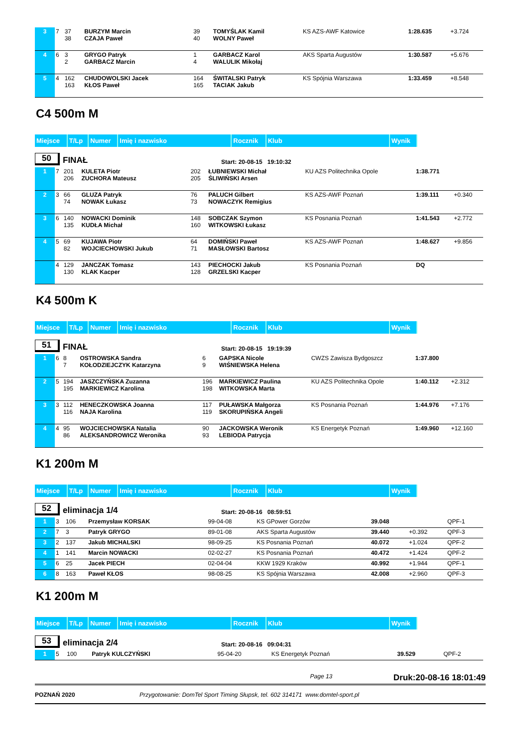| 3 | 7 | 37 38 | BURZYM Marcin CZAJA Paweł | 39 40 | TOMYŚLAK Kamil WOLNY Paweł | KS AZS-AWF Katowice | 1:28.635 | +3.724 |
| 4 | 6 | 3 2 | GRYGO Patryk GARBACZ Marcin | 1 4 | GARBACZ Karol WALULIK Mikołaj | AKS Sparta Augustów | 1:30.587 | +5.676 |
| 5 | 4 | 162 163 | CHUDOWOLSKI Jacek KŁOS Paweł | 164 165 | ŚWITALSKI Patryk TACIAK Jakub | KS Spójnia Warszawa | 1:33.459 | +8.548 |
C4 500m M
| Miejsce | T/Lp | Numer | Imię i nazwisko | Rocznik | Klub | Wynik |
50 FINAŁ Start: 20-08-15 19:10:32
| 1 | 7 | 201 206 | KULETA Piotr ZUCHORA Mateusz | 202 205 | ŁUBNIEWSKI Michał ŚLIWIŃSKI Arsen | KU AZS Politechnika Opole | 1:38.771 | |
| 2 | 3 | 66 74 | GLUZA Patryk NOWAK Łukasz | 76 73 | PALUCH Gilbert NOWACZYK Remigius | KS AZS-AWF Poznań | 1:39.111 | +0.340 |
| 3 | 6 | 140 135 | NOWACKI Dominik KUDŁA Michał | 148 160 | SOBCZAK Szymon WITKOWSKI Łukasz | KS Posnania Poznań | 1:41.543 | +2.772 |
| 4 | 5 | 69 82 | KUJAWA Piotr WOJCIECHOWSKI Jukub | 64 71 | DOMIŃSKI Paweł MASŁOWSKI Bartosz | KS AZS-AWF Poznań | 1:48.627 | +9.856 |
| | 4 | 129 130 | JANCZAK Tomasz KLAK Kacper | 143 128 | PIECHOCKI Jakub GRZELSKI Kacper | KS Posnania Poznań | DQ | |
K4 500m K
| Miejsce | T/Lp | Numer | Imię i nazwisko | Rocznik | Klub | Wynik |
51 FINAŁ Start: 20-08-15 19:19:39
| 1 | 6 | 8 7 | OSTROWSKA Sandra KOŁODZIEJCZYK Katarzyna | 6 9 | GAPSKA Nicole WIŚNIEWSKA Helena | CWZS Zawisza Bydgoszcz | 1:37.800 | |
| 2 | 5 | 194 195 | JASZCZYŃSKA Zuzanna MARKIEWICZ Karolina | 196 198 | MARKIEWICZ Paulina WITKOWSKA Marta | KU AZS Politechnika Opole | 1:40.112 | +2.312 |
| 3 | 3 | 112 116 | HENECZKOWSKA Joanna NAJA Karolina | 117 119 | PUŁAWSKA Małgorza SKORUPIŃSKA Angeli | KS Posnania Poznań | 1:44.976 | +7.176 |
| 4 | 4 | 95 86 | WOJCIECHOWSKA Natalia ALEKSANDROWICZ Weronika | 90 93 | JACKOWSKA Weronik LEBIODA Patrycja | KS Energetyk Poznań | 1:49.960 | +12.160 |
K1 200m M
| Miejsce | T/Lp | Numer | Imię i nazwisko | Rocznik | Klub | Wynik |
52 eliminacja 1/4 Start: 20-08-16 08:59:51
| 1 | 3 | 106 | Przemysław KORSAK | 99-04-08 | KS GPower Gorzów | 39.048 | | QPF-1 |
| 2 | 7 | 3 | Patryk GRYGO | 89-01-08 | AKS Sparta Augustów | 39.440 | +0.392 | QPF-3 |
| 3 | 2 | 137 | Jakub MICHALSKI | 98-09-25 | KS Posnania Poznań | 40.072 | +1.024 | QPF-2 |
| 4 | 1 | 141 | Marcin NOWACKI | 02-02-27 | KS Posnania Poznań | 40.472 | +1.424 | QPF-2 |
| 5 | 6 | 25 | Jacek PIECH | 02-04-04 | KKW 1929 Kraków | 40.992 | +1.944 | QPF-1 |
| 6 | 8 | 163 | Paweł KŁOS | 98-08-25 | KS Spójnia Warszawa | 42.008 | +2.960 | QPF-3 |
K1 200m M
| Miejsce | T/Lp | Numer | Imię i nazwisko | Rocznik | Klub | Wynik |
53 eliminacja 2/4 Start: 20-08-16 09:04:31
| 1 | 5 | 100 | Patryk KULCZYŃSKI | 95-04-20 | KS Energetyk Poznań | 39.529 | | QPF-2 |
Page 13 Druk:20-08-16 18:01:49
POZNAŃ 2020 Przygotowanie: DomTel Sport Timing Słupsk, tel. 602 314171 www.domtel-sport.pl